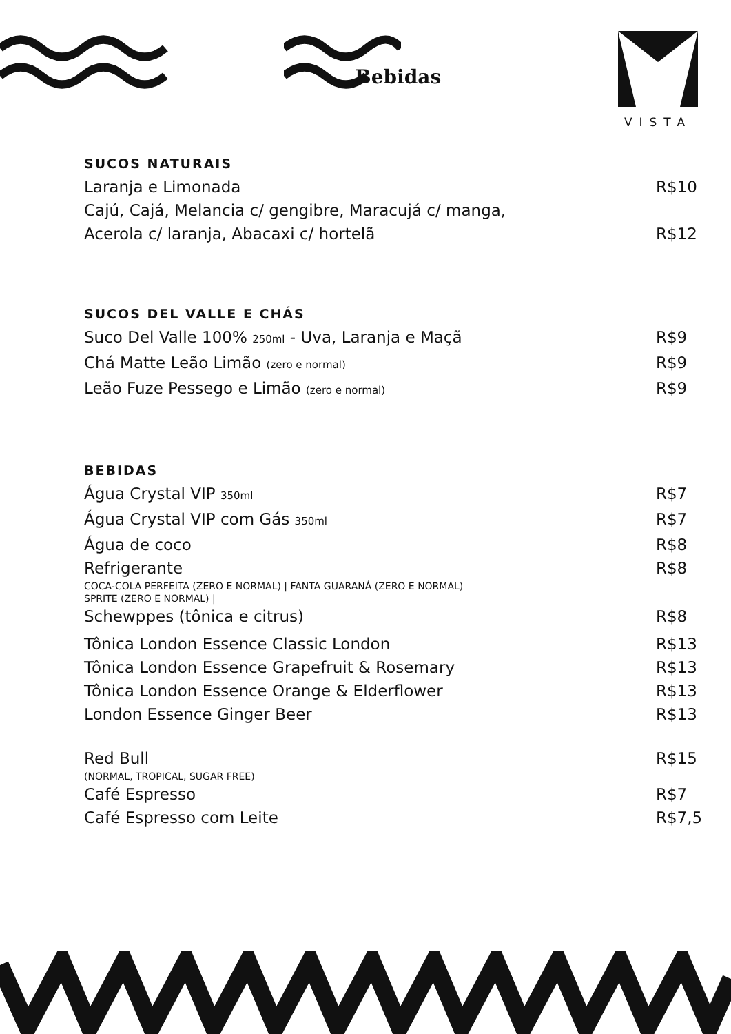Bebidas
VISTA
SUCOS NATURAIS
Laranja e Limonada R$10
Cajú, Cajá, Melancia c/ gengibre, Maracujá c/ manga,
Acerola c/ laranja, Abacaxi c/ hortelã
R$12
SUCOS DEL VALLE E CHÁS
Suco Del Valle 100% 250ml - Uva, Laranja e Maçã R$9
Chá Matte Leão Limão (zero e normal) R$9
Leão Fuze Pessego e Limão (zero e normal) R$9
BEBIDAS
Água Crystal VIP 350ml R$7
Água Crystal VIP com Gás 350ml R$7
Água de coco R$8
Refrigerante
COCA-COLA PERFEITA (ZERO E NORMAL) | FANTA GUARANÁ (ZERO E NORMAL)
SPRITE (ZERO E NORMAL) |
R$8
Schewppes (tônica e citrus) R$8
Tônica London Essence Classic London R$13
Tônica London Essence Grapefruit & Rosemary R$13
Tônica London Essence Orange & Elderflower R$13
London Essence Ginger Beer R$13
Red Bull
(NORMAL, TROPICAL, SUGAR FREE)
R$15
Café Espresso R$7
Café Espresso com Leite R$7,5